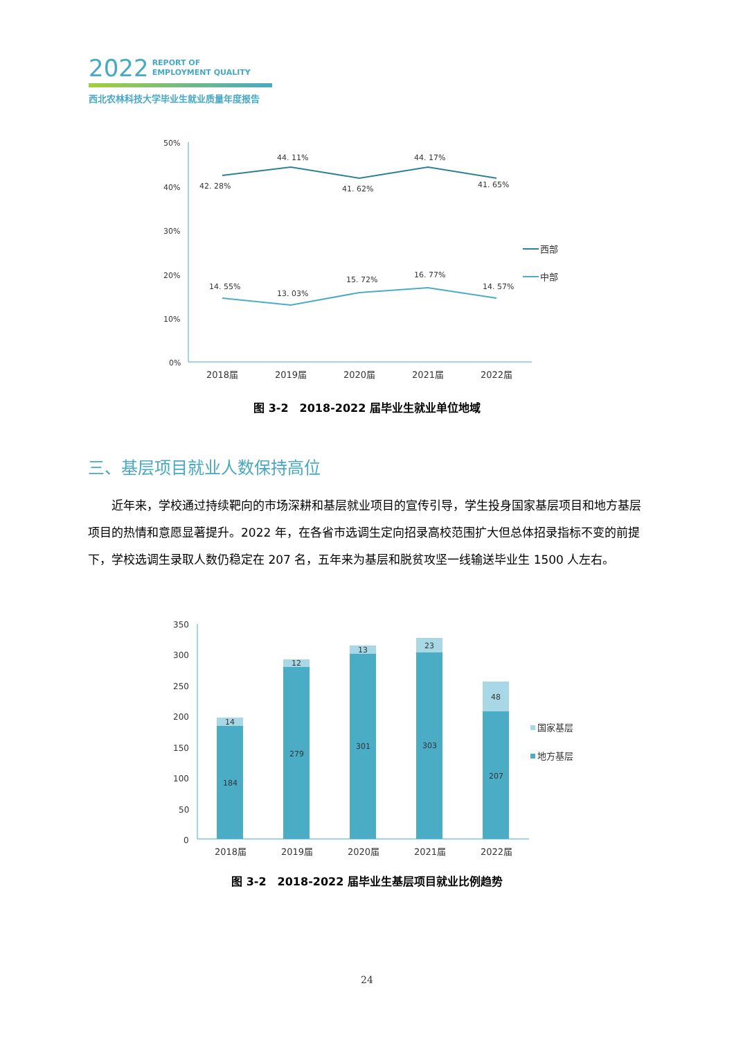2022 REPORT OF
EMPLOYMENT QUALITY
西北农林科技大学毕业生就业质量年度报告
50%
40%
30%
20%
10%
0%
42. 28%
44. 11%
41. 62%
44. 17%
41. 65%
14. 55%
13. 03%
15. 72%
16. 77%
14. 57%
2018届
2019届
2020届
2021届
2022届
西部
中部
图 3-2　2018-2022 届毕业生就业单位地域
三、基层项目就业人数保持高位
近年来，学校通过持续靶向的市场深耕和基层就业项目的宣传引导，学生投身国家基层项目和地方基层项目的热情和意愿显著提升。2022 年，在各省市选调生定向招录高校范围扩大但总体招录指标不变的前提下，学校选调生录取人数仍稳定在 207 名，五年来为基层和脱贫攻坚一线输送毕业生 1500 人左右。
350
300
250
200
150
100
50
0
14
12
13
23
48
184
279
301
303
207
2018届
2019届
2020届
2021届
2022届
国家基层
地方基层
图 3-2　2018-2022 届毕业生基层项目就业比例趋势
24